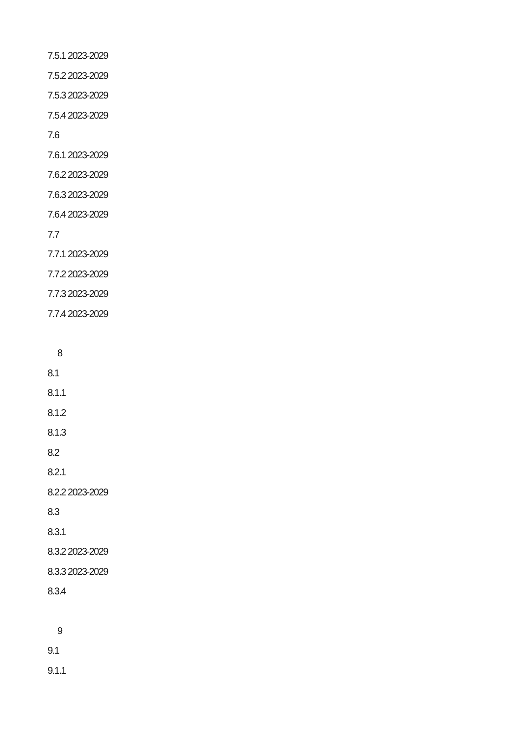7.5.1 2023-2029
7.5.2 2023-2029
7.5.3 2023-2029
7.5.4 2023-2029
7.6
7.6.1 2023-2029
7.6.2 2023-2029
7.6.3 2023-2029
7.6.4 2023-2029
7.7
7.7.1 2023-2029
7.7.2 2023-2029
7.7.3 2023-2029
7.7.4 2023-2029
8
8.1
8.1.1
8.1.2
8.1.3
8.2
8.2.1
8.2.2 2023-2029
8.3
8.3.1
8.3.2 2023-2029
8.3.3 2023-2029
8.3.4
9
9.1
9.1.1